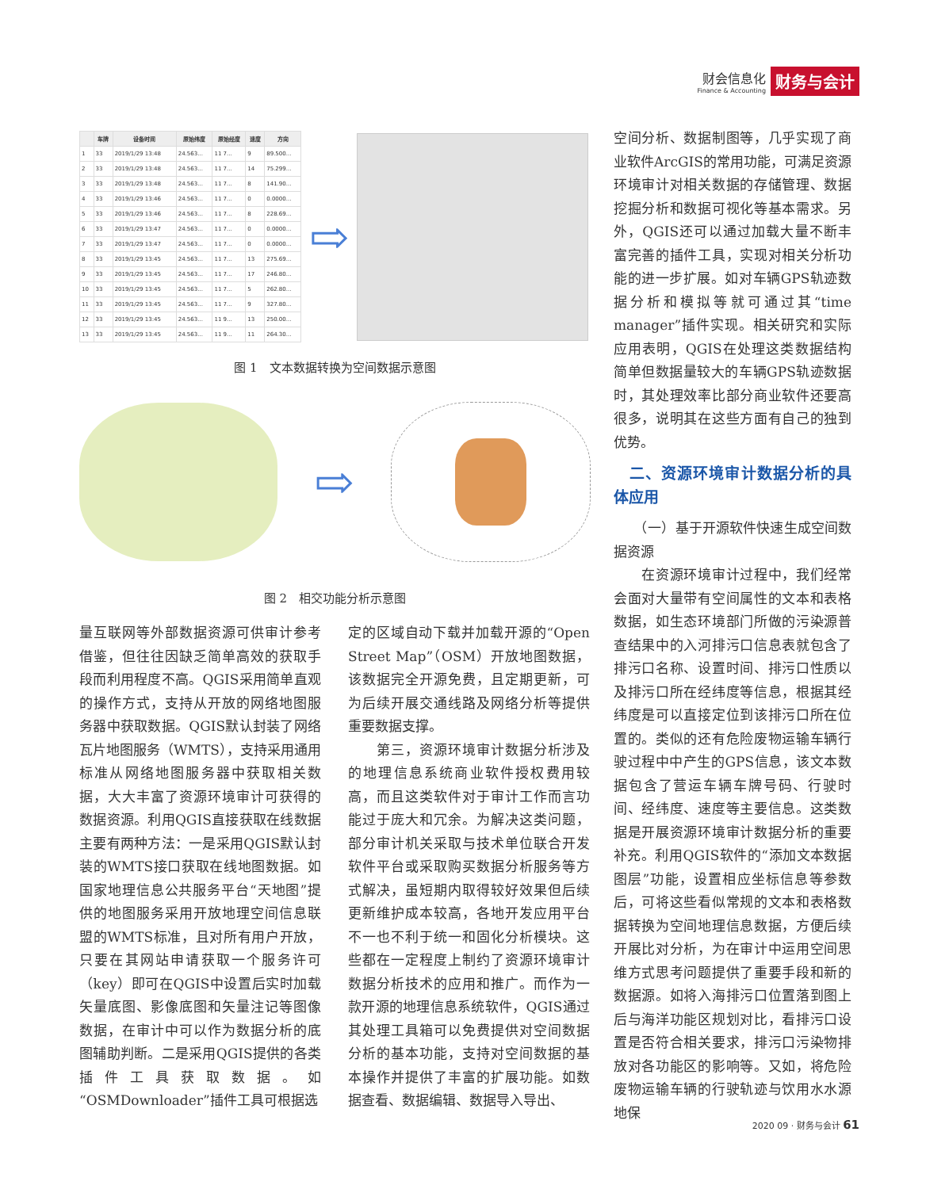财会信息化
Finance & Accounting
财务与会计
| | 车牌 | 设备时间 | 原始纬度 | 原始经度 | 速度 | 方向 |
| --- | --- | --- | --- | --- | --- | --- |
| 1 | 33 | 2019/1/29 13:48 | 24.563... | 11 7... | 9 | 89.500... |
| 2 | 33 | 2019/1/29 13:48 | 24.563... | 11 7... | 14 | 75.299... |
| 3 | 33 | 2019/1/29 13:48 | 24.563... | 11 7... | 8 | 141.90... |
| 4 | 33 | 2019/1/29 13:46 | 24.563... | 11 7... | 0 | 0.0000... |
| 5 | 33 | 2019/1/29 13:46 | 24.563... | 11 7... | 8 | 228.69... |
| 6 | 33 | 2019/1/29 13:47 | 24.563... | 11 7... | 0 | 0.0000... |
| 7 | 33 | 2019/1/29 13:47 | 24.563... | 11 7... | 0 | 0.0000... |
| 8 | 33 | 2019/1/29 13:45 | 24.563... | 11 7... | 13 | 275.69... |
| 9 | 33 | 2019/1/29 13:45 | 24.563... | 11 7... | 17 | 246.80... |
| 10 | 33 | 2019/1/29 13:45 | 24.563... | 11 7... | 5 | 262.80... |
| 11 | 33 | 2019/1/29 13:45 | 24.563... | 11 7... | 9 | 327.80... |
| 12 | 33 | 2019/1/29 13:45 | 24.563... | 11 9... | 13 | 250.00... |
| 13 | 33 | 2019/1/29 13:45 | 24.563... | 11 9... | 11 | 264.30... |
⇨
图 1　文本数据转换为空间数据示意图
⇨
图 2　相交功能分析示意图
量互联网等外部数据资源可供审计参考借鉴，但往往因缺乏简单高效的获取手段而利用程度不高。QGIS采用简单直观的操作方式，支持从开放的网络地图服务器中获取数据。QGIS默认封装了网络瓦片地图服务（WMTS），支持采用通用标准从网络地图服务器中获取相关数据，大大丰富了资源环境审计可获得的数据资源。利用QGIS直接获取在线数据主要有两种方法：一是采用QGIS默认封装的WMTS接口获取在线地图数据。如国家地理信息公共服务平台“天地图”提供的地图服务采用开放地理空间信息联盟的WMTS标准，且对所有用户开放，只要在其网站申请获取一个服务许可（key）即可在QGIS中设置后实时加载矢量底图、影像底图和矢量注记等图像数据，在审计中可以作为数据分析的底图辅助判断。二是采用QGIS提供的各类插件工具获取数据。如“OSMDownloader”插件工具可根据选
定的区域自动下载并加载开源的“Open Street Map”（OSM）开放地图数据，该数据完全开源免费，且定期更新，可为后续开展交通线路及网络分析等提供重要数据支撑。
　　第三，资源环境审计数据分析涉及的地理信息系统商业软件授权费用较高，而且这类软件对于审计工作而言功能过于庞大和冗余。为解决这类问题，部分审计机关采取与技术单位联合开发软件平台或采取购买数据分析服务等方式解决，虽短期内取得较好效果但后续更新维护成本较高，各地开发应用平台不一也不利于统一和固化分析模块。这些都在一定程度上制约了资源环境审计数据分析技术的应用和推广。而作为一款开源的地理信息系统软件，QGIS通过其处理工具箱可以免费提供对空间数据分析的基本功能，支持对空间数据的基本操作并提供了丰富的扩展功能。如数据查看、数据编辑、数据导入导出、
空间分析、数据制图等，几乎实现了商业软件ArcGIS的常用功能，可满足资源环境审计对相关数据的存储管理、数据挖掘分析和数据可视化等基本需求。另外，QGIS还可以通过加载大量不断丰富完善的插件工具，实现对相关分析功能的进一步扩展。如对车辆GPS轨迹数据分析和模拟等就可通过其“time manager”插件实现。相关研究和实际应用表明，QGIS在处理这类数据结构简单但数据量较大的车辆GPS轨迹数据时，其处理效率比部分商业软件还要高很多，说明其在这些方面有自己的独到优势。
　二、资源环境审计数据分析的具体应用
　　（一）基于开源软件快速生成空间数据资源
　　在资源环境审计过程中，我们经常会面对大量带有空间属性的文本和表格数据，如生态环境部门所做的污染源普查结果中的入河排污口信息表就包含了排污口名称、设置时间、排污口性质以及排污口所在经纬度等信息，根据其经纬度是可以直接定位到该排污口所在位置的。类似的还有危险废物运输车辆行驶过程中中产生的GPS信息，该文本数据包含了营运车辆车牌号码、行驶时间、经纬度、速度等主要信息。这类数据是开展资源环境审计数据分析的重要补充。利用QGIS软件的“添加文本数据图层”功能，设置相应坐标信息等参数后，可将这些看似常规的文本和表格数据转换为空间地理信息数据，方便后续开展比对分析，为在审计中运用空间思维方式思考问题提供了重要手段和新的数据源。如将入海排污口位置落到图上后与海洋功能区规划对比，看排污口设置是否符合相关要求，排污口污染物排放对各功能区的影响等。又如，将危险废物运输车辆的行驶轨迹与饮用水水源地保
2020 09 · 财务与会计 61